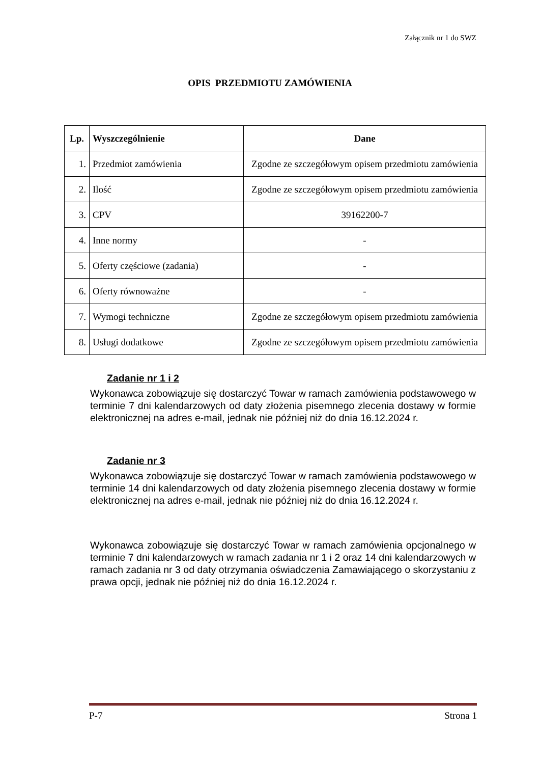Załącznik nr 1 do SWZ
OPIS PRZEDMIOTU ZAMÓWIENIA
| Lp. | Wyszczególnienie | Dane |
| --- | --- | --- |
| 1. | Przedmiot zamówienia | Zgodne ze szczegółowym opisem przedmiotu zamówienia |
| 2. | Ilość | Zgodne ze szczegółowym opisem przedmiotu zamówienia |
| 3. | CPV | 39162200-7 |
| 4. | Inne normy | - |
| 5. | Oferty częściowe (zadania) | - |
| 6. | Oferty równoważne | - |
| 7. | Wymogi techniczne | Zgodne ze szczegółowym opisem przedmiotu zamówienia |
| 8. | Usługi dodatkowe | Zgodne ze szczegółowym opisem przedmiotu zamówienia |
Zadanie nr 1 i 2
Wykonawca zobowiązuje się dostarczyć Towar w ramach zamówienia podstawowego w terminie 7 dni kalendarzowych od daty złożenia pisemnego zlecenia dostawy w formie elektronicznej na adres e-mail, jednak nie później niż do dnia 16.12.2024 r.
Zadanie nr 3
Wykonawca zobowiązuje się dostarczyć Towar w ramach zamówienia podstawowego w terminie 14 dni kalendarzowych od daty złożenia pisemnego zlecenia dostawy w formie elektronicznej na adres e-mail, jednak nie później niż do dnia 16.12.2024 r.
Wykonawca zobowiązuje się dostarczyć Towar w ramach zamówienia opcjonalnego w terminie 7 dni kalendarzowych w ramach zadania nr 1 i 2 oraz 14 dni kalendarzowych w ramach zadania nr 3 od daty otrzymania oświadczenia Zamawiającego o skorzystaniu z prawa opcji, jednak nie później niż do dnia 16.12.2024 r.
P-7 Strona 1